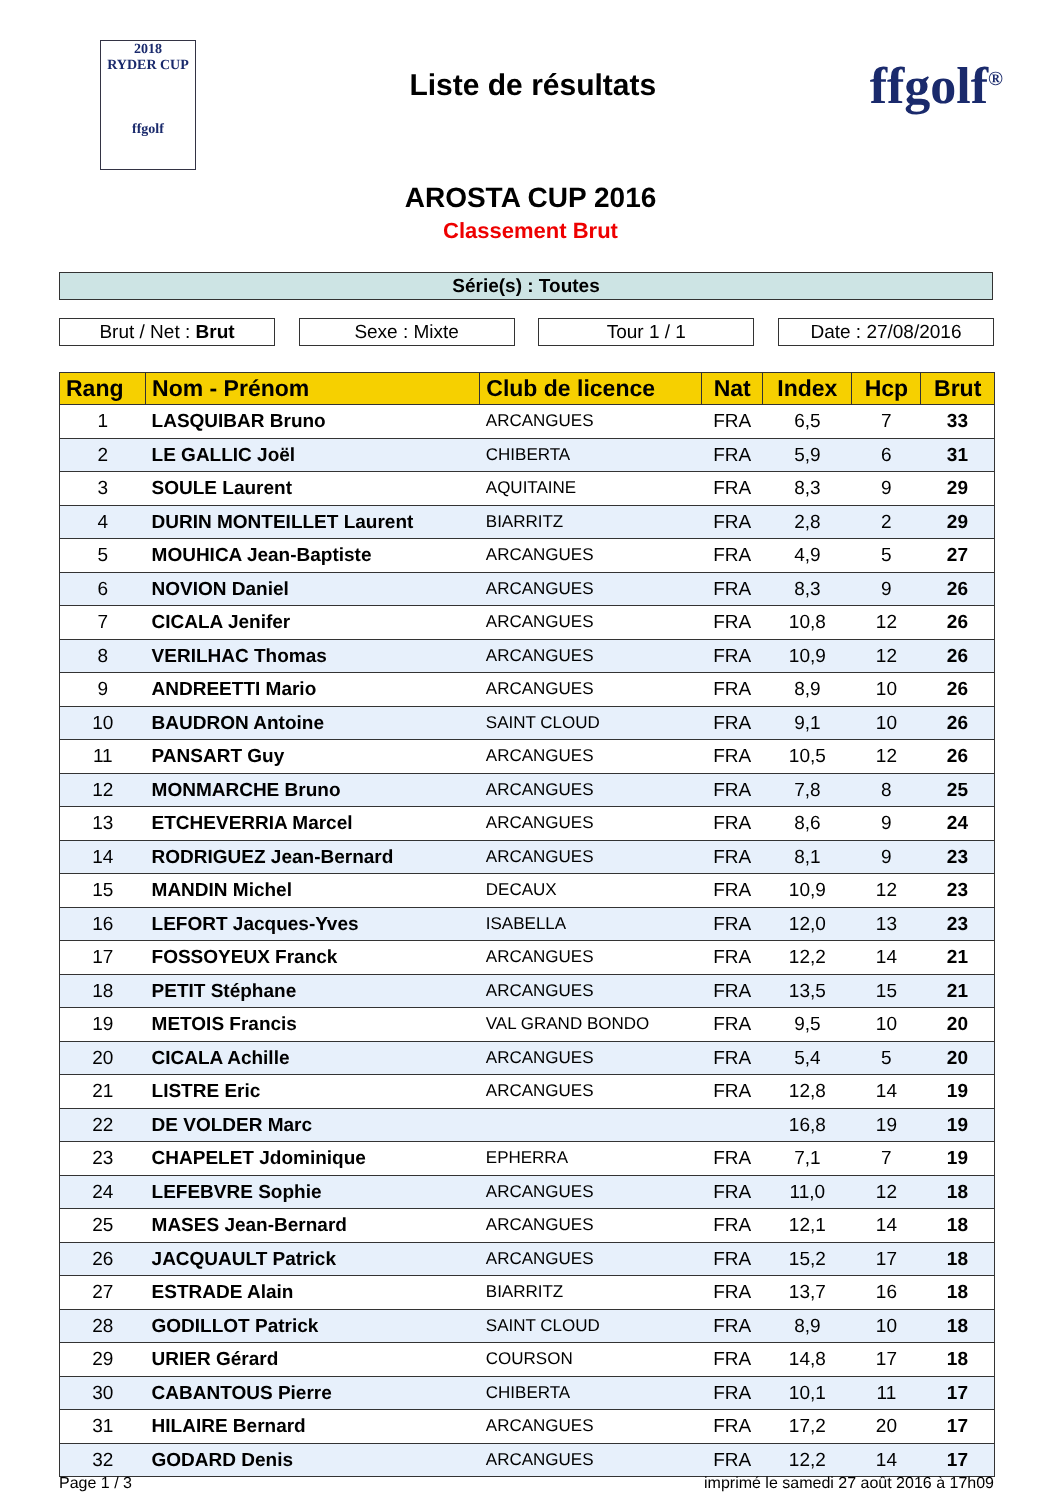2018
RYDER CUP
ffgolf
Liste de résultats
ffgolf<sup>®</sup>
AROSTA CUP 2016
Classement Brut
Série(s) : Toutes
Brut / Net : Brut Sexe : Mixte Tour 1 / 1 Date : 27/08/2016
| Rang | Nom - Prénom | Club de licence | Nat | Index | Hcp | Brut |
| --- | --- | --- | --- | --- | --- | --- |
| 1 | LASQUIBAR Bruno | ARCANGUES | FRA | 6,5 | 7 | 33 |
| 2 | LE GALLIC Joël | CHIBERTA | FRA | 5,9 | 6 | 31 |
| 3 | SOULE Laurent | AQUITAINE | FRA | 8,3 | 9 | 29 |
| 4 | DURIN MONTEILLET Laurent | BIARRITZ | FRA | 2,8 | 2 | 29 |
| 5 | MOUHICA Jean-Baptiste | ARCANGUES | FRA | 4,9 | 5 | 27 |
| 6 | NOVION Daniel | ARCANGUES | FRA | 8,3 | 9 | 26 |
| 7 | CICALA Jenifer | ARCANGUES | FRA | 10,8 | 12 | 26 |
| 8 | VERILHAC Thomas | ARCANGUES | FRA | 10,9 | 12 | 26 |
| 9 | ANDREETTI Mario | ARCANGUES | FRA | 8,9 | 10 | 26 |
| 10 | BAUDRON Antoine | SAINT CLOUD | FRA | 9,1 | 10 | 26 |
| 11 | PANSART Guy | ARCANGUES | FRA | 10,5 | 12 | 26 |
| 12 | MONMARCHE Bruno | ARCANGUES | FRA | 7,8 | 8 | 25 |
| 13 | ETCHEVERRIA Marcel | ARCANGUES | FRA | 8,6 | 9 | 24 |
| 14 | RODRIGUEZ Jean-Bernard | ARCANGUES | FRA | 8,1 | 9 | 23 |
| 15 | MANDIN Michel | DECAUX | FRA | 10,9 | 12 | 23 |
| 16 | LEFORT Jacques-Yves | ISABELLA | FRA | 12,0 | 13 | 23 |
| 17 | FOSSOYEUX Franck | ARCANGUES | FRA | 12,2 | 14 | 21 |
| 18 | PETIT Stéphane | ARCANGUES | FRA | 13,5 | 15 | 21 |
| 19 | METOIS Francis | VAL GRAND BONDO | FRA | 9,5 | 10 | 20 |
| 20 | CICALA Achille | ARCANGUES | FRA | 5,4 | 5 | 20 |
| 21 | LISTRE Eric | ARCANGUES | FRA | 12,8 | 14 | 19 |
| 22 | DE VOLDER Marc | | | 16,8 | 19 | 19 |
| 23 | CHAPELET Jdominique | EPHERRA | FRA | 7,1 | 7 | 19 |
| 24 | LEFEBVRE Sophie | ARCANGUES | FRA | 11,0 | 12 | 18 |
| 25 | MASES Jean-Bernard | ARCANGUES | FRA | 12,1 | 14 | 18 |
| 26 | JACQUAULT Patrick | ARCANGUES | FRA | 15,2 | 17 | 18 |
| 27 | ESTRADE Alain | BIARRITZ | FRA | 13,7 | 16 | 18 |
| 28 | GODILLOT Patrick | SAINT CLOUD | FRA | 8,9 | 10 | 18 |
| 29 | URIER Gérard | COURSON | FRA | 14,8 | 17 | 18 |
| 30 | CABANTOUS Pierre | CHIBERTA | FRA | 10,1 | 11 | 17 |
| 31 | HILAIRE Bernard | ARCANGUES | FRA | 17,2 | 20 | 17 |
| 32 | GODARD Denis | ARCANGUES | FRA | 12,2 | 14 | 17 |
Page 1 / 3 imprimé le samedi 27 août 2016 à 17h09